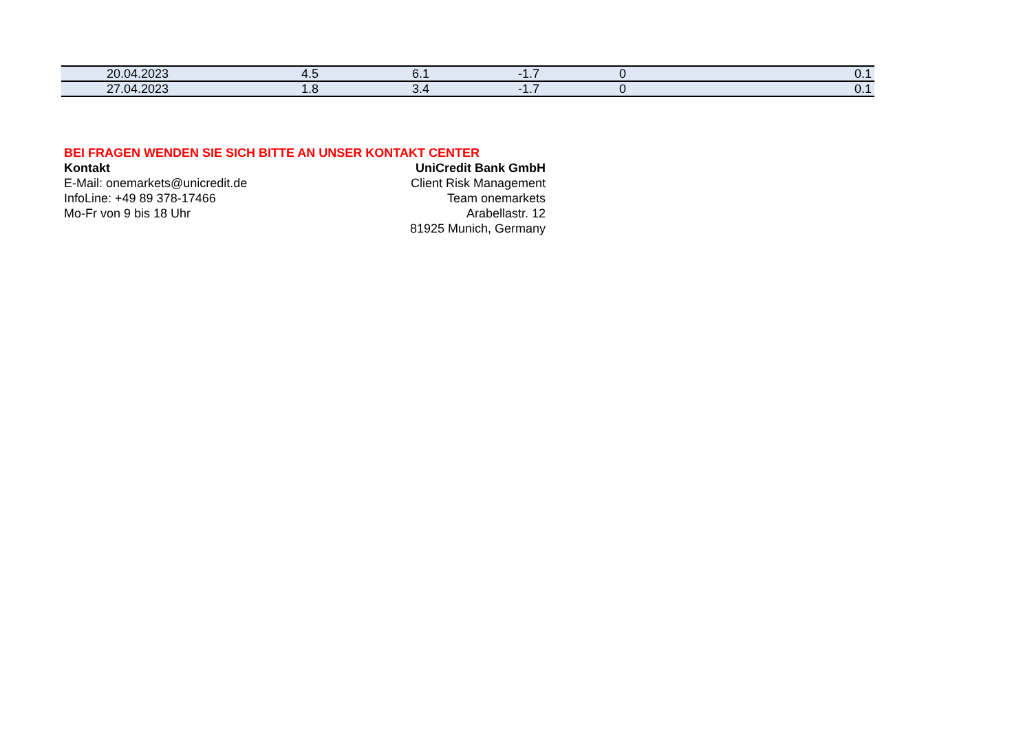| 20.04.2023 | 4.5 | 6.1 | -1.7 | 0 | 0.1 |
| 27.04.2023 | 1.8 | 3.4 | -1.7 | 0 | 0.1 |
BEI FRAGEN WENDEN SIE SICH BITTE AN UNSER KONTAKT CENTER
Kontakt
E-Mail: onemarkets@unicredit.de
InfoLine: +49 89 378-17466
Mo-Fr von 9 bis 18 Uhr
UniCredit Bank GmbH
Client Risk Management
Team onemarkets
Arabellastr. 12
81925 Munich, Germany